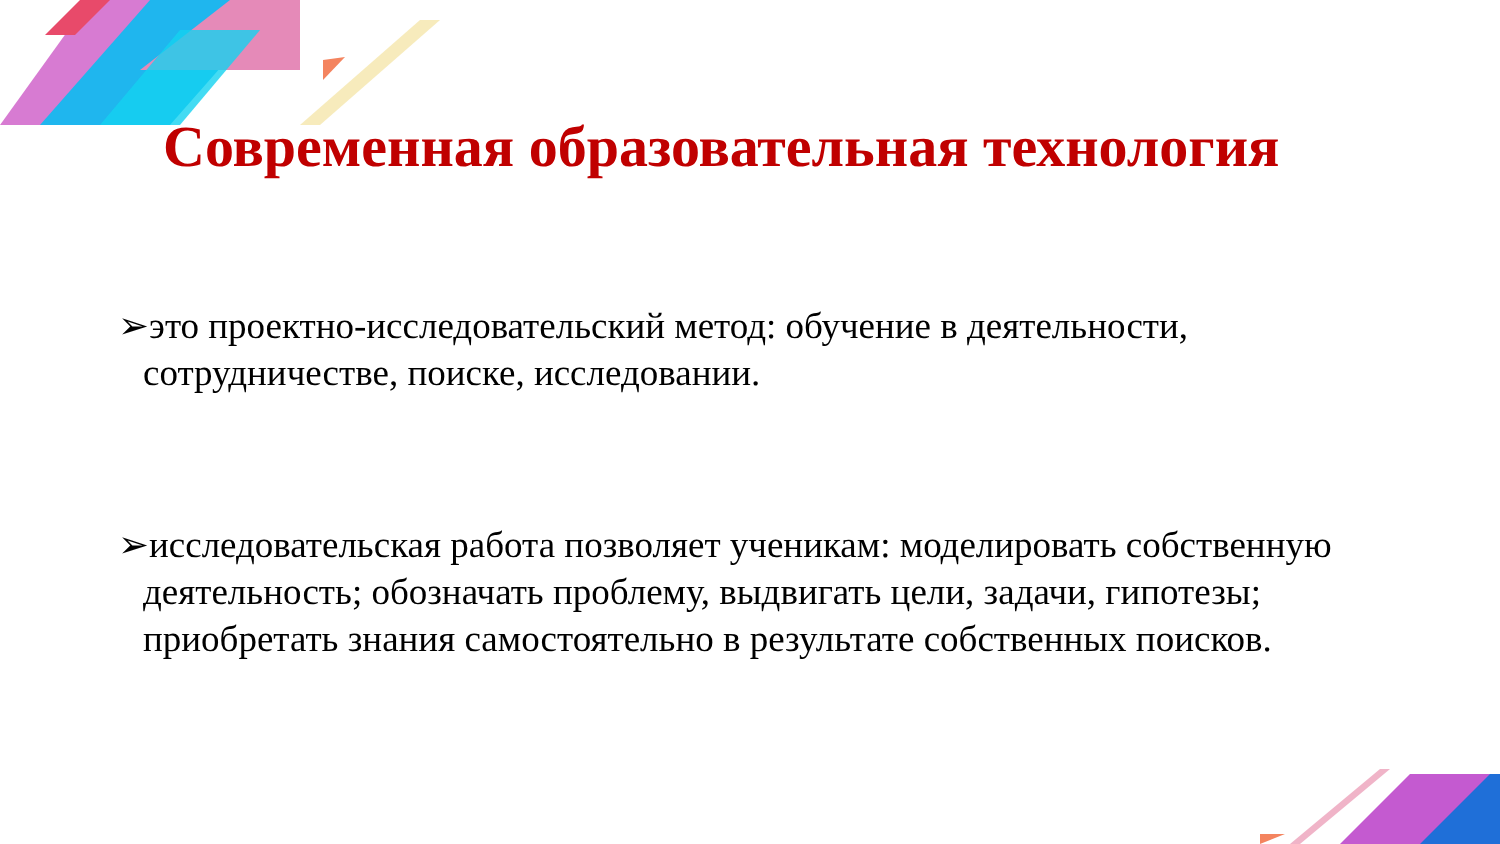Современная образовательная технология
➢это проектно-исследовательский метод: обучение в деятельности, сотрудничестве, поиске, исследовании.
➢исследовательская работа позволяет ученикам: моделировать собственную деятельность; обозначать проблему, выдвигать цели, задачи, гипотезы; приобретать знания самостоятельно в результате собственных поисков.